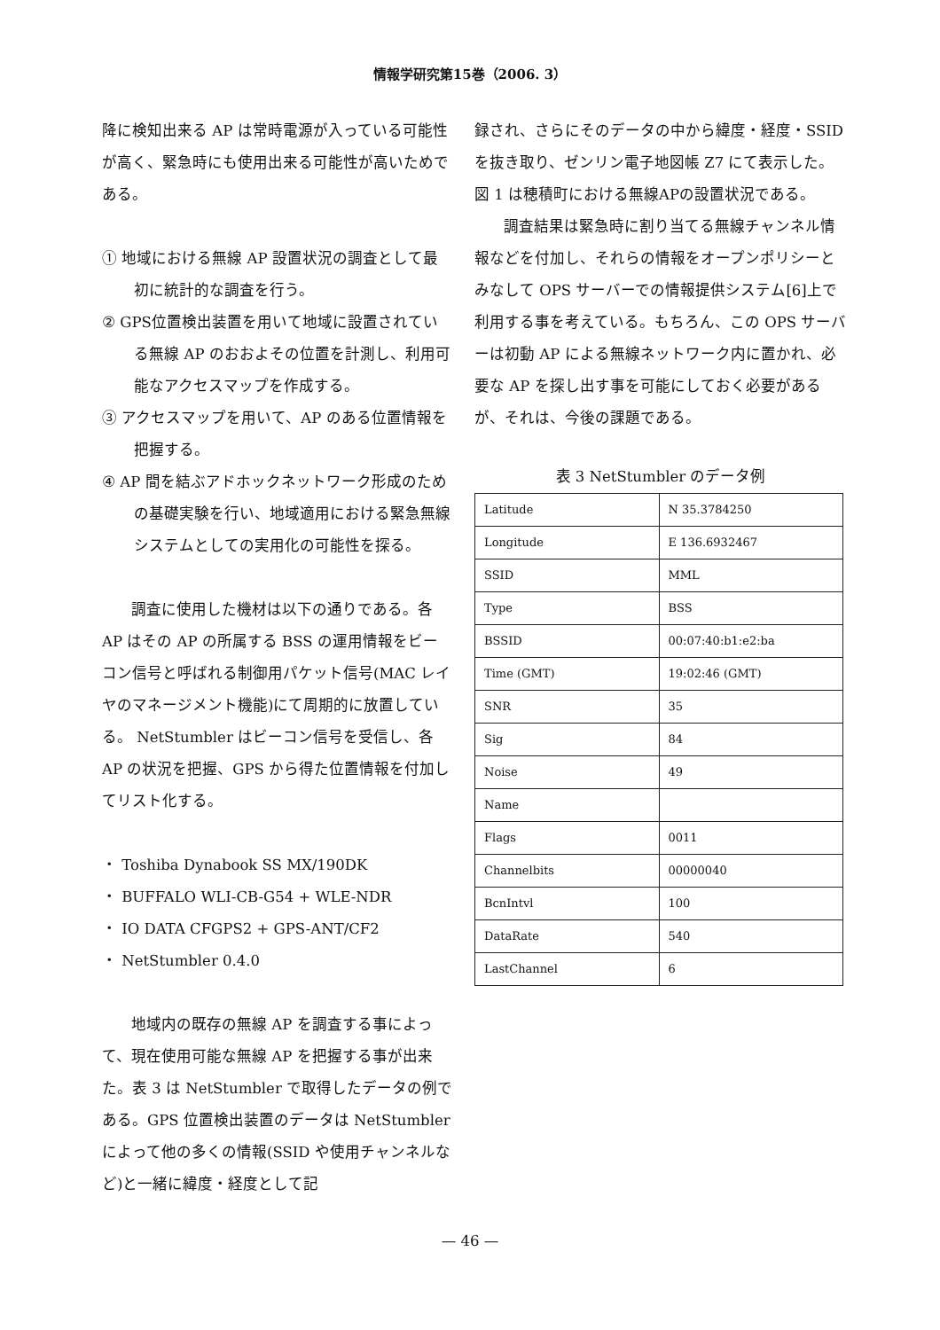情報学研究第15巻（2006. 3）
降に検知出来る AP は常時電源が入っている可能性が高く、緊急時にも使用出来る可能性が高いためである。
① 地域における無線 AP 設置状況の調査として最初に統計的な調査を行う。
② GPS位置検出装置を用いて地域に設置されている無線 AP のおおよその位置を計測し、利用可能なアクセスマップを作成する。
③ アクセスマップを用いて、AP のある位置情報を把握する。
④ AP 間を結ぶアドホックネットワーク形成のための基礎実験を行い、地域適用における緊急無線システムとしての実用化の可能性を探る。
調査に使用した機材は以下の通りである。各 AP はその AP の所属する BSS の運用情報をビーコン信号と呼ばれる制御用パケット信号(MAC レイヤのマネージメント機能)にて周期的に放置している。 NetStumbler はビーコン信号を受信し、各 AP の状況を把握、GPS から得た位置情報を付加してリスト化する。
・ Toshiba Dynabook SS MX/190DK
・ BUFFALO WLI-CB-G54 + WLE-NDR
・ IO DATA CFGPS2 + GPS-ANT/CF2
・ NetStumbler 0.4.0
地域内の既存の無線 AP を調査する事によって、現在使用可能な無線 AP を把握する事が出来た。表 3 は NetStumbler で取得したデータの例である。GPS 位置検出装置のデータは NetStumbler によって他の多くの情報(SSID や使用チャンネルなど)と一緒に緯度・経度として記
録され、さらにそのデータの中から緯度・経度・SSID を抜き取り、ゼンリン電子地図帳 Z7 にて表示した。図 1 は穂積町における無線APの設置状況である。
調査結果は緊急時に割り当てる無線チャンネル情報などを付加し、それらの情報をオープンポリシーとみなして OPS サーバーでの情報提供システム[6]上で利用する事を考えている。もちろん、この OPS サーバーは初動 AP による無線ネットワーク内に置かれ、必要な AP を探し出す事を可能にしておく必要があるが、それは、今後の課題である。
表 3 NetStumbler のデータ例
| Latitude | N 35.3784250 |
| Longitude | E 136.6932467 |
| SSID | MML |
| Type | BSS |
| BSSID | 00:07:40:b1:e2:ba |
| Time (GMT) | 19:02:46 (GMT) |
| SNR | 35 |
| Sig | 84 |
| Noise | 49 |
| Name | |
| Flags | 0011 |
| Channelbits | 00000040 |
| BcnIntvl | 100 |
| DataRate | 540 |
| LastChannel | 6 |
— 46 —